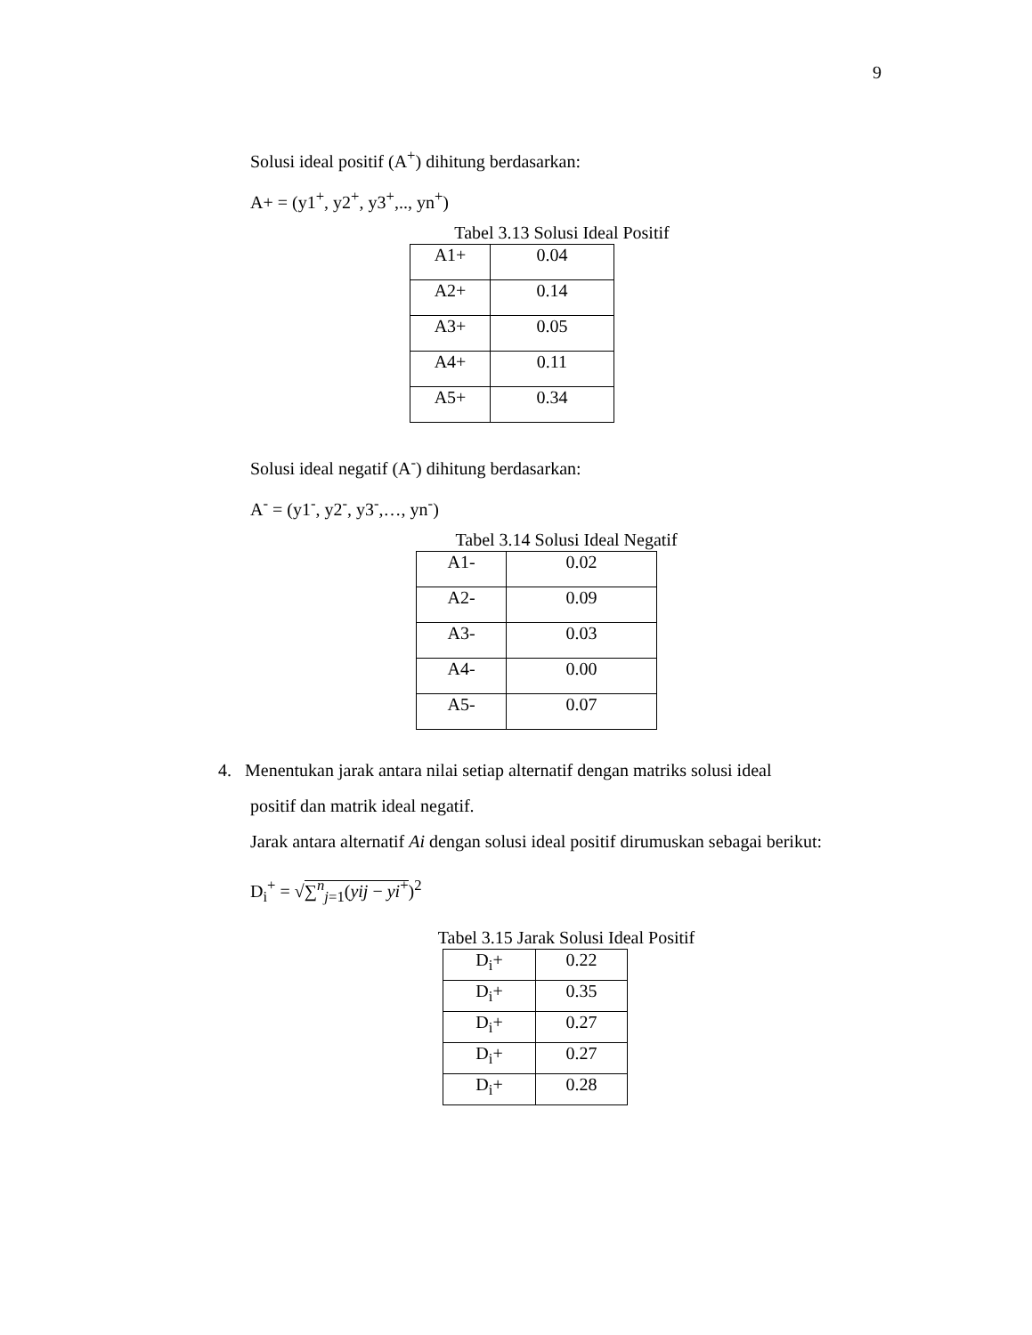9
Solusi ideal positif (A<sup>+</sup>) dihitung berdasarkan:
A+ = (y1<sup>+</sup>, y2<sup>+</sup>, y3<sup>+</sup>,.., yn<sup>+</sup>)
Tabel 3.13 Solusi Ideal Positif
| A1+ | 0.04 |
| A2+ | 0.14 |
| A3+ | 0.05 |
| A4+ | 0.11 |
| A5+ | 0.34 |
Solusi ideal negatif (A<sup>-</sup>) dihitung berdasarkan:
A<sup>-</sup> = (y1<sup>-</sup>, y2<sup>-</sup>, y3<sup>-</sup>,…, yn<sup>-</sup>)
Tabel 3.14 Solusi Ideal Negatif
| A1- | 0.02 |
| A2- | 0.09 |
| A3- | 0.03 |
| A4- | 0.00 |
| A5- | 0.07 |
4. Menentukan jarak antara nilai setiap alternatif dengan matriks solusi ideal
positif dan matrik ideal negatif.
Jarak antara alternatif Ai dengan solusi ideal positif dirumuskan sebagai berikut:
D<sub>i</sub><sup>+</sup> = √∑<sup>n</sup><sub>j=1</sub>(yij − yi<sup>+</sup>)<sup>2</sup>
Tabel 3.15 Jarak Solusi Ideal Positif
| D<sub>i</sub>+ | 0.22 |
| D<sub>i</sub>+ | 0.35 |
| D<sub>i</sub>+ | 0.27 |
| D<sub>i</sub>+ | 0.27 |
| D<sub>i</sub>+ | 0.28 |